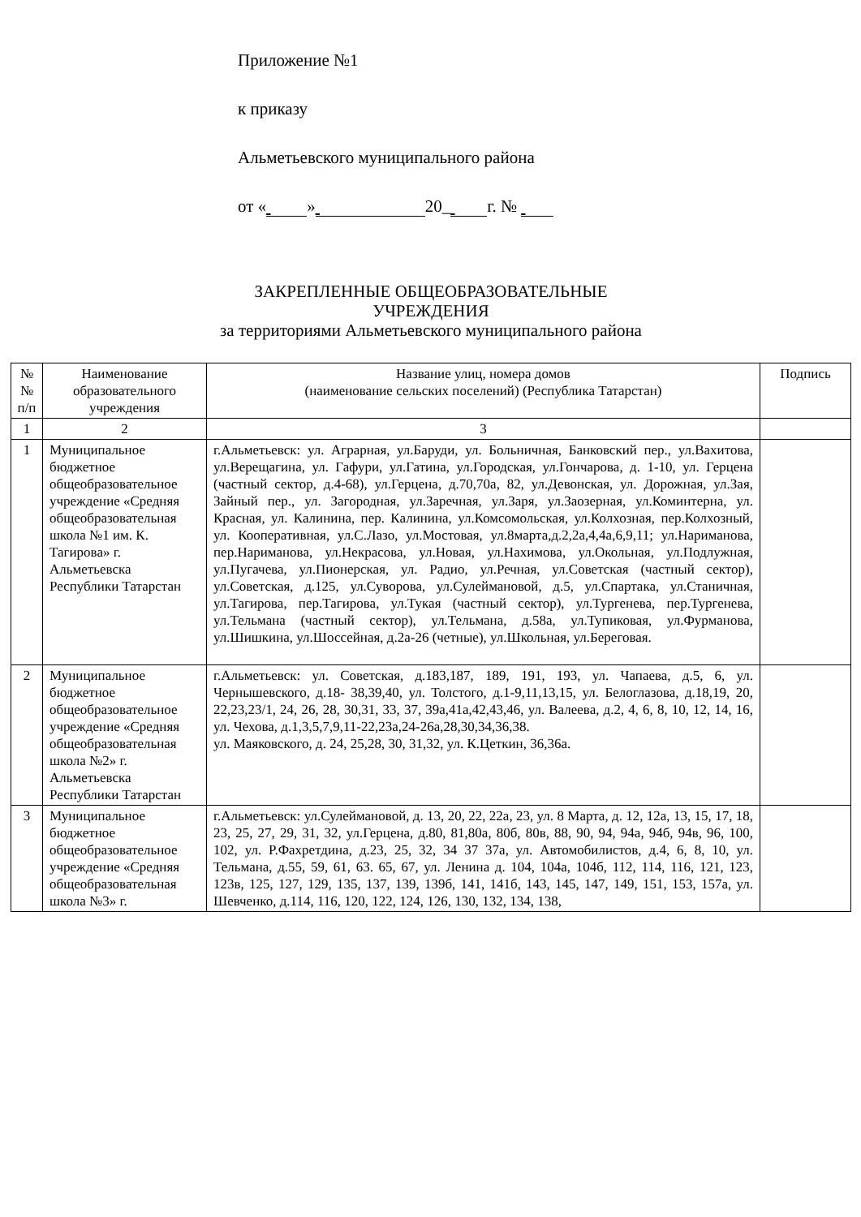Приложение №1
к приказу
Альметьевского муниципального района
от « » 20_ г. №
ЗАКРЕПЛЕННЫЕ ОБЩЕОБРАЗОВАТЕЛЬНЫЕ
УЧРЕЖДЕНИЯ
за территориями Альметьевского муниципального района
| № № п/п | Наименование образовательного учреждения | Название улиц, номера домов (наименование сельских поселений) (Республика Татарстан) | Подпись |
| --- | --- | --- | --- |
| 1 | 2 | 3 | |
| 1 | Муниципальное бюджетное общеобразовательное учреждение «Средняя общеобразовательная школа №1 им. К. Тагирова» г. Альметьевска Республики Татарстан | г.Альметьевск: ул. Аграрная, ул.Баруди, ул. Больничная, Банковский пер., ул.Вахитова, ул.Верещагина, ул. Гафури, ул.Гатина, ул.Городская, ул.Гончарова, д. 1-10, ул. Герцена (частный сектор, д.4-68), ул.Герцена, д.70,70а, 82, ул.Девонская, ул. Дорожная, ул.Зая, Зайный пер., ул. Загородная, ул.Заречная, ул.Заря, ул.Заозерная, ул.Коминтерна, ул. Красная, ул. Калинина, пер. Калинина, ул.Комсомольская, ул.Колхозная, пер.Колхозный, ул. Кооперативная, ул.С.Лазо, ул.Мостовая, ул.8марта,д.2,2а,4,4а,6,9,11; ул.Нариманова, пер.Нариманова, ул.Некрасова, ул.Новая, ул.Нахимова, ул.Окольная, ул.Подлужная, ул.Пугачева, ул.Пионерская, ул. Радио, ул.Речная, ул.Советская (частный сектор), ул.Советская, д.125, ул.Суворова, ул.Сулеймановой, д.5, ул.Спартака, ул.Станичная, ул.Тагирова, пер.Тагирова, ул.Тукая (частный сектор), ул.Тургенева, пер.Тургенева, ул.Тельмана (частный сектор), ул.Тельмана, д.58а, ул.Тупиковая, ул.Фурманова, ул.Шишкина, ул.Шоссейная, д.2а-26 (четные), ул.Школьная, ул.Береговая. | |
| 2 | Муниципальное бюджетное общеобразовательное учреждение «Средняя общеобразовательная школа №2» г. Альметьевска Республики Татарстан | г.Альметьевск: ул. Советская, д.183,187, 189, 191, 193, ул. Чапаева, д.5, 6, ул. Чернышевского, д.18- 38,39,40, ул. Толстого, д.1-9,11,13,15, ул. Белоглазова, д.18,19, 20, 22,23,23/1, 24, 26, 28, 30,31, 33, 37, 39а,41а,42,43,46, ул. Валеева, д.2, 4, 6, 8, 10, 12, 14, 16, ул. Чехова, д.1,3,5,7,9,11-22,23а,24-26а,28,30,34,36,38. ул. Маяковского, д. 24, 25,28, 30, 31,32, ул. К.Цеткин, 36,36а. | |
| 3 | Муниципальное бюджетное общеобразовательное учреждение «Средняя общеобразовательная школа №3» г. | г.Альметьевск: ул.Сулеймановой, д. 13, 20, 22, 22а, 23, ул. 8 Марта, д. 12, 12а, 13, 15, 17, 18, 23, 25, 27, 29, 31, 32, ул.Герцена, д.80, 81,80а, 80б, 80в, 88, 90, 94, 94а, 94б, 94в, 96, 100, 102, ул. Р.Фахретдина, д.23, 25, 32, 34 37 37а, ул. Автомобилистов, д.4, 6, 8, 10, ул. Тельмана, д.55, 59, 61, 63. 65, 67, ул. Ленина д. 104, 104а, 104б, 112, 114, 116, 121, 123, 123в, 125, 127, 129, 135, 137, 139, 139б, 141, 141б, 143, 145, 147, 149, 151, 153, 157а, ул. Шевченко, д.114, 116, 120, 122, 124, 126, 130, 132, 134, 138, | |